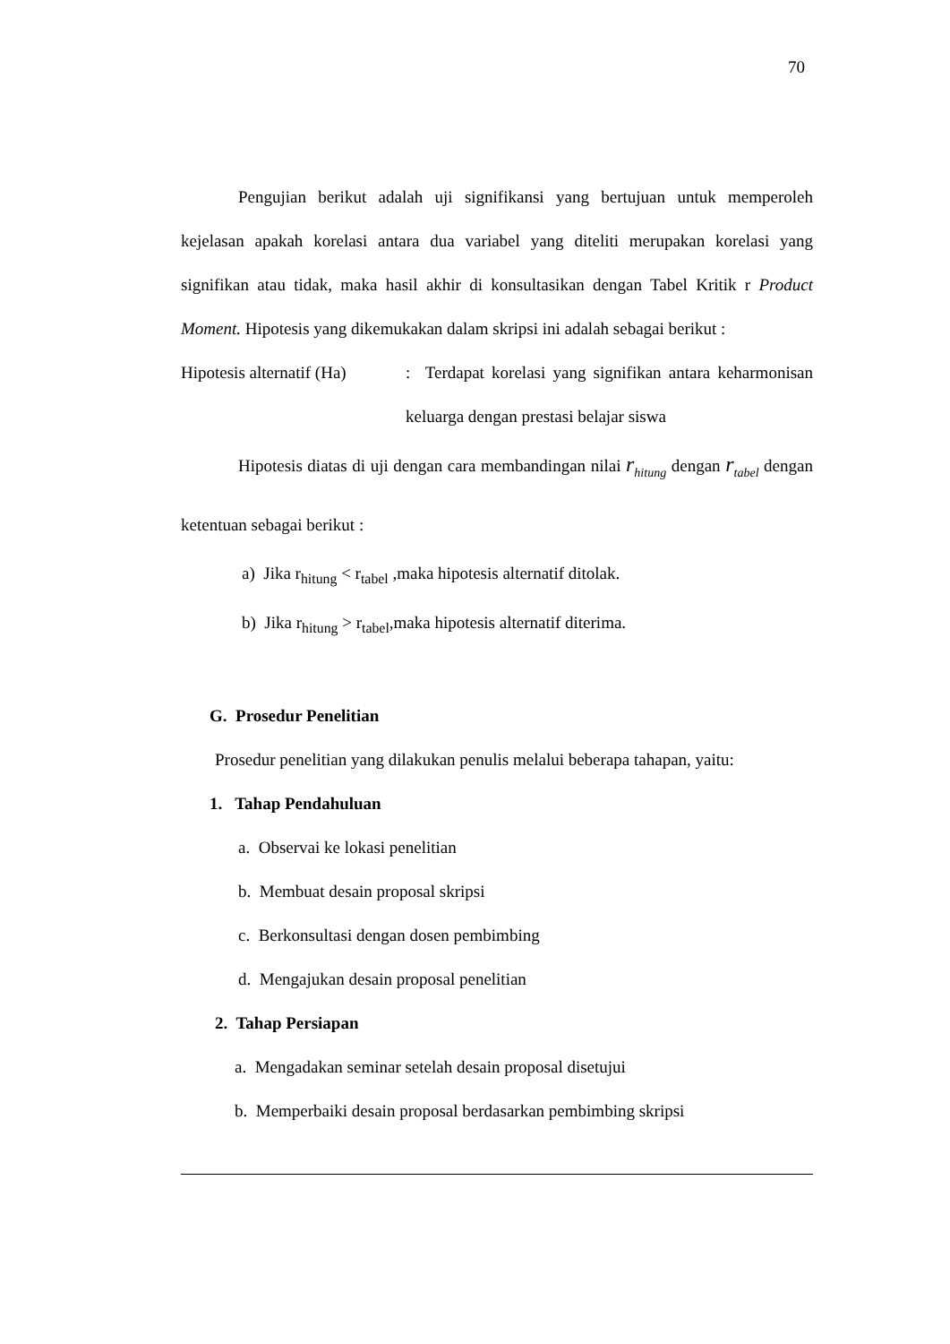70
Pengujian berikut adalah uji signifikansi yang bertujuan untuk memperoleh kejelasan apakah korelasi antara dua variabel yang diteliti merupakan korelasi yang signifikan atau tidak, maka hasil akhir di konsultasikan dengan Tabel Kritik r Product Moment. Hipotesis yang dikemukakan dalam skripsi ini adalah sebagai berikut :
Hipotesis alternatif (Ha)
: Terdapat korelasi yang signifikan antara keharmonisan keluarga dengan prestasi belajar siswa
Hipotesis diatas di uji dengan cara membandingan nilai r<sub>hitung</sub> dengan r<sub>tabel</sub> dengan ketentuan sebagai berikut :
a) Jika r<sub>hitung</sub> < r<sub>tabel</sub> ,maka hipotesis alternatif ditolak.
b) Jika r<sub>hitung</sub> > r<sub>tabel</sub>,maka hipotesis alternatif diterima.
G. Prosedur Penelitian
Prosedur penelitian yang dilakukan penulis melalui beberapa tahapan, yaitu:
1. Tahap Pendahuluan
a. Observai ke lokasi penelitian
b. Membuat desain proposal skripsi
c. Berkonsultasi dengan dosen pembimbing
d. Mengajukan desain proposal penelitian
2. Tahap Persiapan
a. Mengadakan seminar setelah desain proposal disetujui
b. Memperbaiki desain proposal berdasarkan pembimbing skripsi